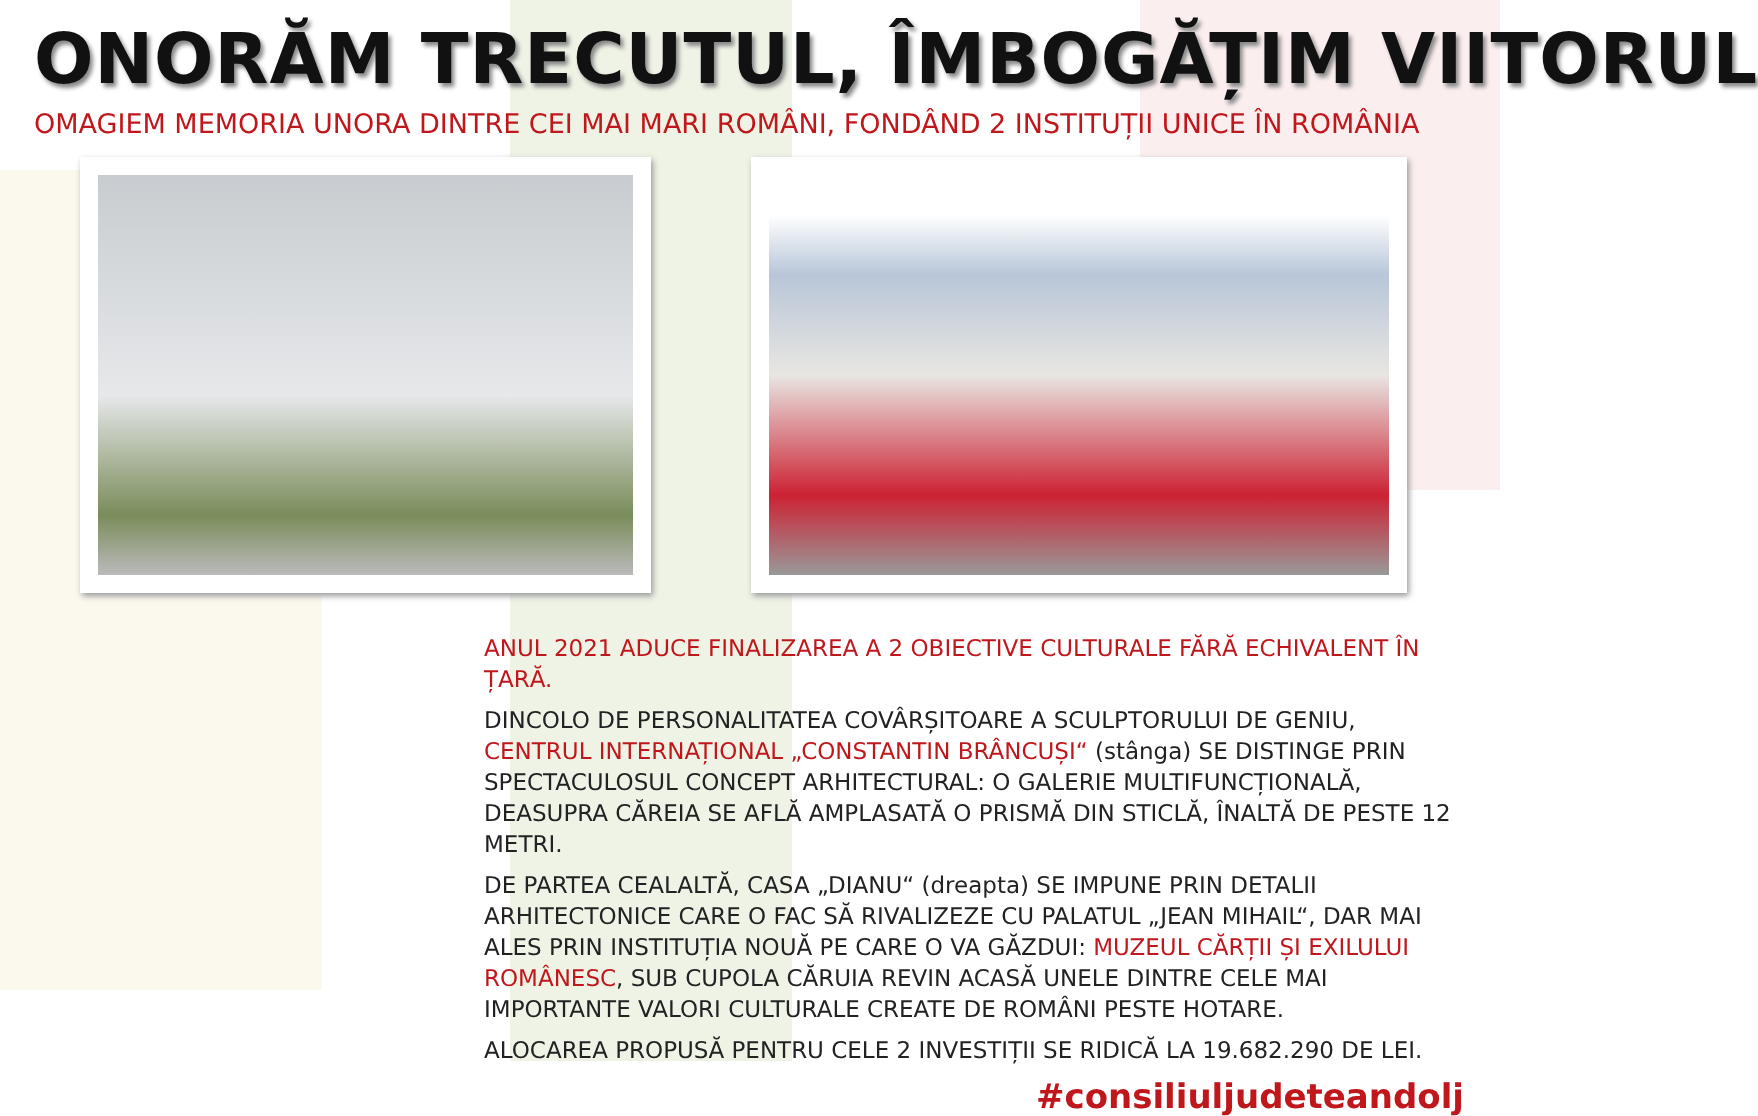ONORĂM TRECUTUL, ÎMBOGĂȚIM VIITORUL
OMAGIEM MEMORIA UNORA DINTRE CEI MAI MARI ROMÂNI, FONDÂND 2 INSTITUȚII UNICE ÎN ROMÂNIA
ANUL 2021 ADUCE FINALIZAREA A 2 OBIECTIVE CULTURALE FĂRĂ ECHIVALENT ÎN ȚARĂ.
DINCOLO DE PERSONALITATEA COVÂRȘITOARE A SCULPTORULUI DE GENIU, CENTRUL INTERNAȚIONAL „CONSTANTIN BRÂNCUȘI“ (stânga) SE DISTINGE PRIN SPECTACULOSUL CONCEPT ARHITECTURAL: O GALERIE MULTIFUNCȚIONALĂ, DEASUPRA CĂREIA SE AFLĂ AMPLASATĂ O PRISMĂ DIN STICLĂ, ÎNALTĂ DE PESTE 12 METRI.
DE PARTEA CEALALTĂ, CASA „DIANU“ (dreapta) SE IMPUNE PRIN DETALII ARHITECTONICE CARE O FAC SĂ RIVALIZEZE CU PALATUL „JEAN MIHAIL“, DAR MAI ALES PRIN INSTITUȚIA NOUĂ PE CARE O VA GĂZDUI: MUZEUL CĂRȚII ȘI EXILULUI ROMÂNESC, SUB CUPOLA CĂRUIA REVIN ACASĂ UNELE DINTRE CELE MAI IMPORTANTE VALORI CULTURALE CREATE DE ROMÂNI PESTE HOTARE.
ALOCAREA PROPUSĂ PENTRU CELE 2 INVESTIȚII SE RIDICĂ LA 19.682.290 DE LEI.
#consiliuljudeteandolj